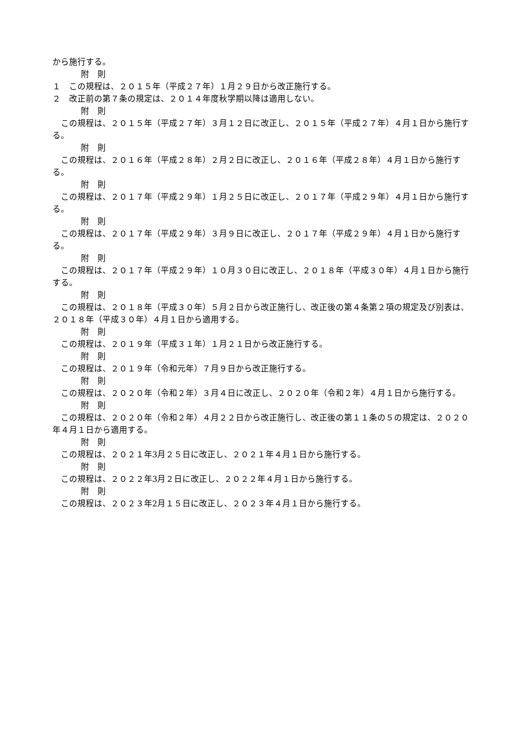から施行する。
附　則
１　この規程は、２０１５年（平成２７年）１月２９日から改正施行する。
２　改正前の第７条の規定は、２０１４年度秋学期以降は適用しない。
附　則
この規程は、２０１５年（平成２７年）３月１２日に改正し、２０１５年（平成２７年）４月１日から施行する。
附　則
この規程は、２０１６年（平成２８年）２月２日に改正し、２０１６年（平成２８年）４月１日から施行する。
附　則
この規程は、２０１７年（平成２９年）１月２５日に改正し、２０１７年（平成２９年）４月１日から施行する。
附　則
この規程は、２０１７年（平成２９年）３月９日に改正し、２０１７年（平成２９年）４月１日から施行する。
附　則
この規程は、２０１７年（平成２９年）１０月３０日に改正し、２０１８年（平成３０年）４月１日から施行する。
附　則
この規程は、２０１８年（平成３０年）５月２日から改正施行し、改正後の第４条第２項の規定及び別表は、２０１８年（平成３０年）４月１日から適用する。
附　則
この規程は、２０１９年（平成３１年）１月２１日から改正施行する。
附　則
この規程は、２０１９年（令和元年）７月９日から改正施行する。
附　則
この規程は、２０２０年（令和２年）３月４日に改正し、２０２０年（令和２年）４月１日から施行する。
附　則
この規程は、２０２０年（令和２年）４月２２日から改正施行し、改正後の第１１条の５の規定は、２０２０年４月１日から適用する。
附　則
この規程は、２０２１年3月２５日に改正し、２０２１年４月１日から施行する。
附　則
この規程は、２０２２年3月２日に改正し、２０２２年４月１日から施行する。
附　則
この規程は、２０２３年2月１５日に改正し、２０２３年４月１日から施行する。